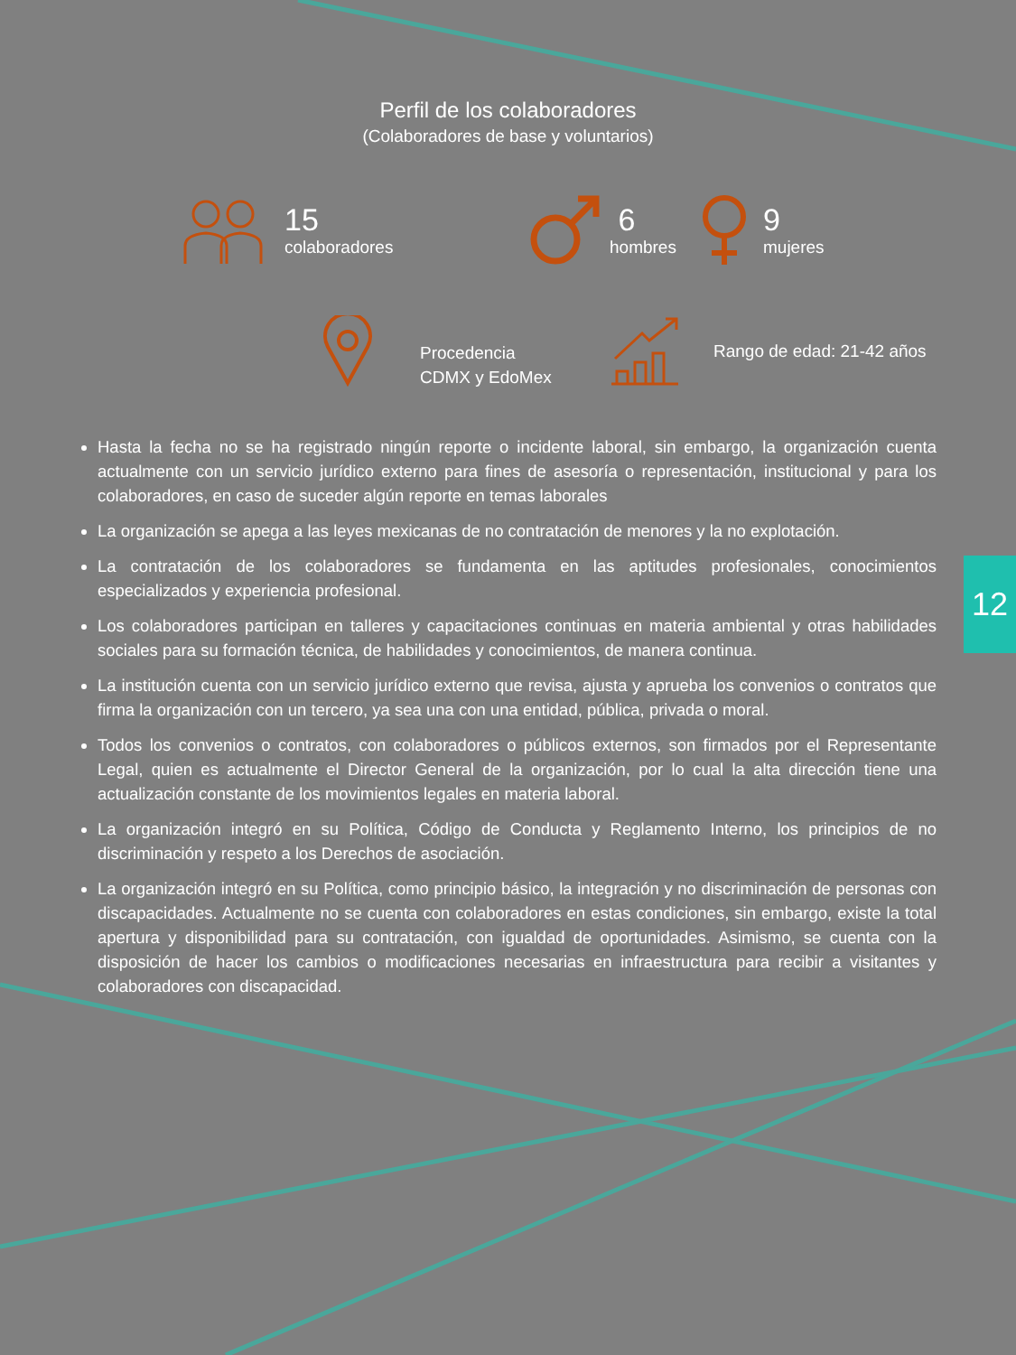Perfil de los colaboradores
(Colaboradores de base y voluntarios)
15
colaboradores
6
hombres
9
mujeres
Procedencia
CDMX y EdoMex
Rango de edad: 21-42 años
Hasta la fecha no se ha registrado ningún reporte o incidente laboral, sin embargo, la organización cuenta actualmente con un servicio jurídico externo para fines de asesoría o representación, institucional y para los colaboradores, en caso de suceder algún reporte en temas laborales
La organización se apega a las leyes mexicanas de no contratación de menores y la no explotación.
La contratación de los colaboradores se fundamenta en las aptitudes profesionales, conocimientos especializados y experiencia profesional.
Los colaboradores participan en talleres y capacitaciones continuas en materia ambiental y otras habilidades sociales para su formación técnica, de habilidades y conocimientos, de manera continua.
La institución cuenta con un servicio jurídico externo que revisa, ajusta y aprueba los convenios o contratos que firma la organización con un tercero, ya sea una con una entidad, pública, privada o moral.
Todos los convenios o contratos, con colaboradores o públicos externos, son firmados por el Representante Legal, quien es actualmente el Director General de la organización, por lo cual la alta dirección tiene una actualización constante de los movimientos legales en materia laboral.
La organización integró en su Política, Código de Conducta y Reglamento Interno, los principios de no discriminación y respeto a los Derechos de asociación.
La organización integró en su Política, como principio básico, la integración y no discriminación de personas con discapacidades. Actualmente no se cuenta con colaboradores en estas condiciones, sin embargo, existe la total apertura y disponibilidad para su contratación, con igualdad de oportunidades. Asimismo, se cuenta con la disposición de hacer los cambios o modificaciones necesarias en infraestructura para recibir a visitantes y colaboradores con discapacidad.
12